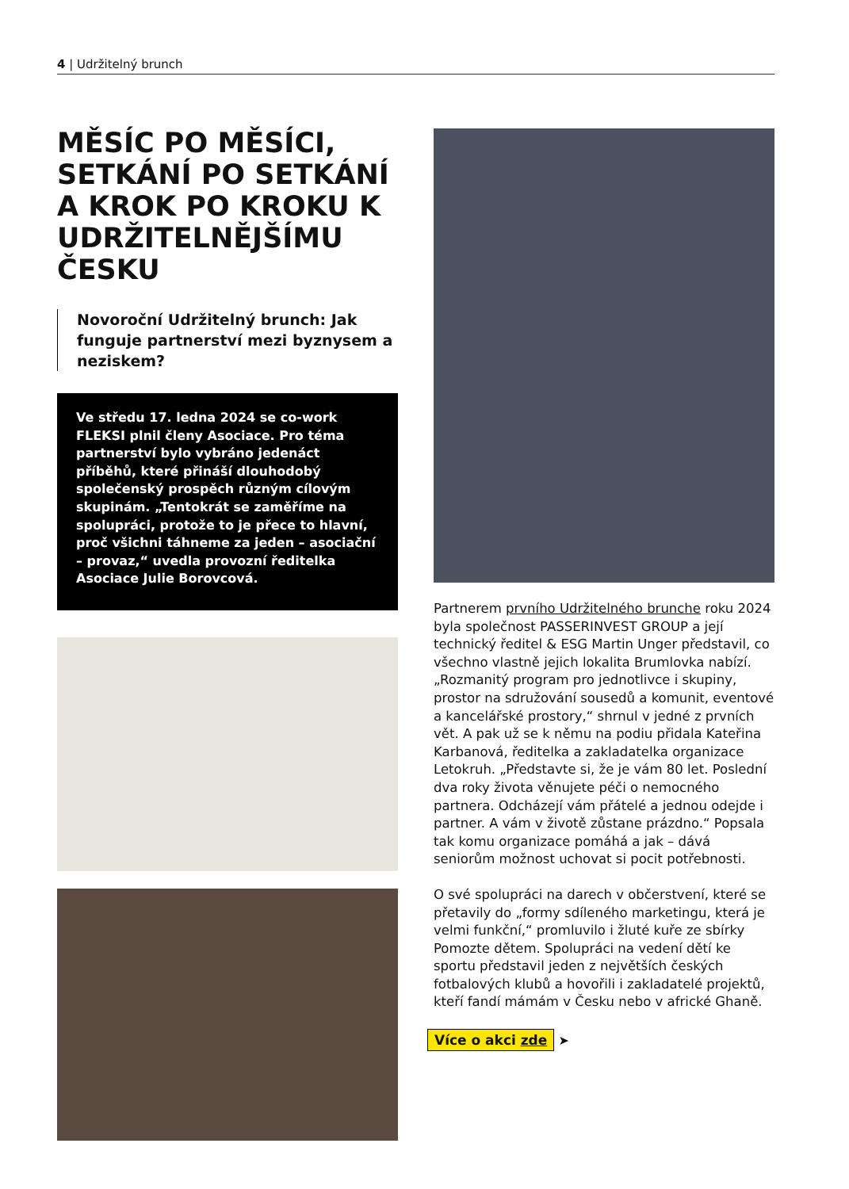4 | Udržitelný brunch
MĚSÍC PO MĚSÍCI, SETKÁNÍ PO SETKÁNÍ A KROK PO KROKU K UDRŽITELNĚJŠÍ­MU ČESKU
Novoroční Udržitelný brunch: Jak funguje partnerství mezi byznysem a neziskem?
Ve středu 17. ledna 2024 se co-work FLEKSI plnil členy Asociace. Pro téma partnerství bylo vybráno jedenáct příběhů, které přináší dlouhodobý společenský prospěch různým cílovým skupinám. „Tentokrát se zaměříme na spolupráci, protože to je přece to hlavní, proč všichni táhneme za jeden – asociační – provaz,“ uvedla provozní ředitelka Asociace Julie Borovcová.
Partnerem prvního Udržitelného brunche roku 2024 byla společnost PASSERINVEST GROUP a její technický ředitel & ESG Martin Unger představil, co všechno vlastně jejich lokalita Brumlovka nabízí. „Rozmanitý program pro jednotlivce i skupiny, prostor na sdružování sousedů a komunit, eventové a kancelářské prostory,“ shrnul v jedné z prvních vět. A pak už se k němu na podiu přidala Kateřina Karbanová, ředitelka a zakladatelka organizace Letokruh. „Představte si, že je vám 80 let. Poslední dva roky života věnujete péči o nemocného partnera. Odcházejí vám přátelé a jednou odejde i partner. A vám v životě zůstane prázdno.“ Popsala tak komu organizace pomáhá a jak – dává seniorům možnost uchovat si pocit potřebnosti.
O své spolupráci na darech v občerstvení, které se přetavily do „formy sdíleného marketingu, která je velmi funkční,“ promluvilo i žluté kuře ze sbírky Pomozte dětem. Spolupráci na vedení dětí ke sportu představil jeden z největších českých fotbalových klubů a hovořili i zakladatelé projektů, kteří fandí mámám v Česku nebo v africké Ghaně.
Více o akci zde ➤